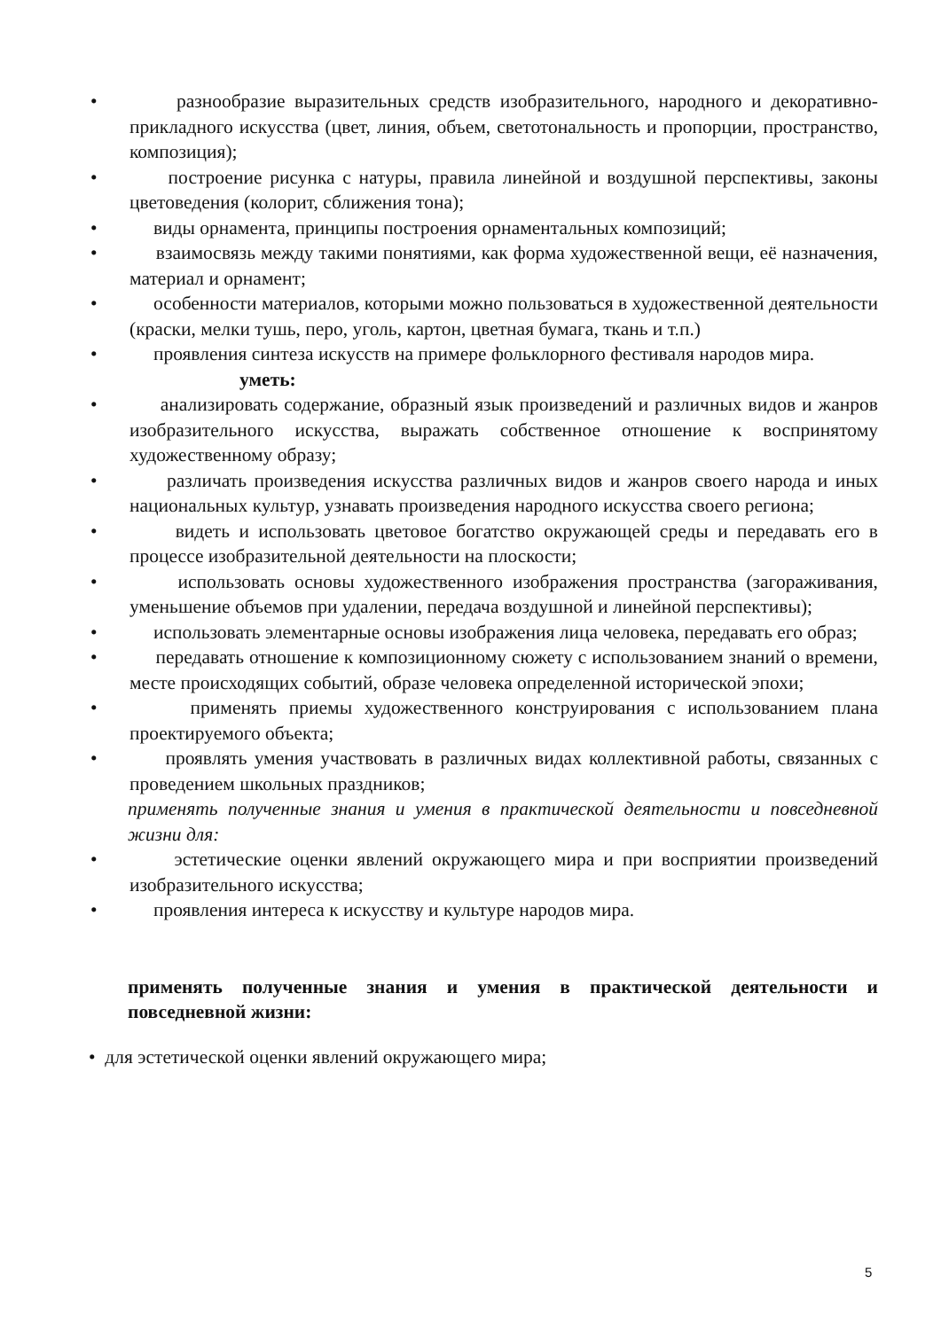• разнообразие выразительных средств изобразительного, народного и декоративно-прикладного искусства (цвет, линия, объем, светотональность и пропорции, пространство, композиция);
• построение рисунка с натуры, правила линейной и воздушной перспективы, законы цветоведения (колорит, сближения тона);
• виды орнамента, принципы построения орнаментальных композиций;
• взаимосвязь между такими понятиями, как форма художественной вещи, её назначения, материал и орнамент;
• особенности материалов, которыми можно пользоваться в художественной деятельности (краски, мелки тушь, перо, уголь, картон, цветная бумага, ткань и т.п.)
• проявления синтеза искусств на примере фольклорного фестиваля народов мира.
уметь:
• анализировать содержание, образный язык произведений и различных видов и жанров изобразительного искусства, выражать собственное отношение к воспринятому художественному образу;
• различать произведения искусства различных видов и жанров своего народа и иных национальных культур, узнавать произведения народного искусства своего региона;
• видеть и использовать цветовое богатство окружающей среды и передавать его в процессе изобразительной деятельности на плоскости;
• использовать основы художественного изображения пространства (загораживания, уменьшение объемов при удалении, передача воздушной и линейной перспективы);
• использовать элементарные основы изображения лица человека, передавать его образ;
• передавать отношение к композиционному сюжету с использованием знаний о времени, месте происходящих событий, образе человека определенной исторической эпохи;
• применять приемы художественного конструирования с использованием плана проектируемого объекта;
• проявлять умения участвовать в различных видах коллективной работы, связанных с проведением школьных праздников;
применять полученные знания и умения в практической деятельности и повседневной жизни для:
• эстетические оценки явлений окружающего мира и при восприятии произведений изобразительного искусства;
• проявления интереса к искусству и культуре народов мира.
применять полученные знания и умения в практической деятельности и повседневной жизни:
• для эстетической оценки явлений окружающего мира;
5